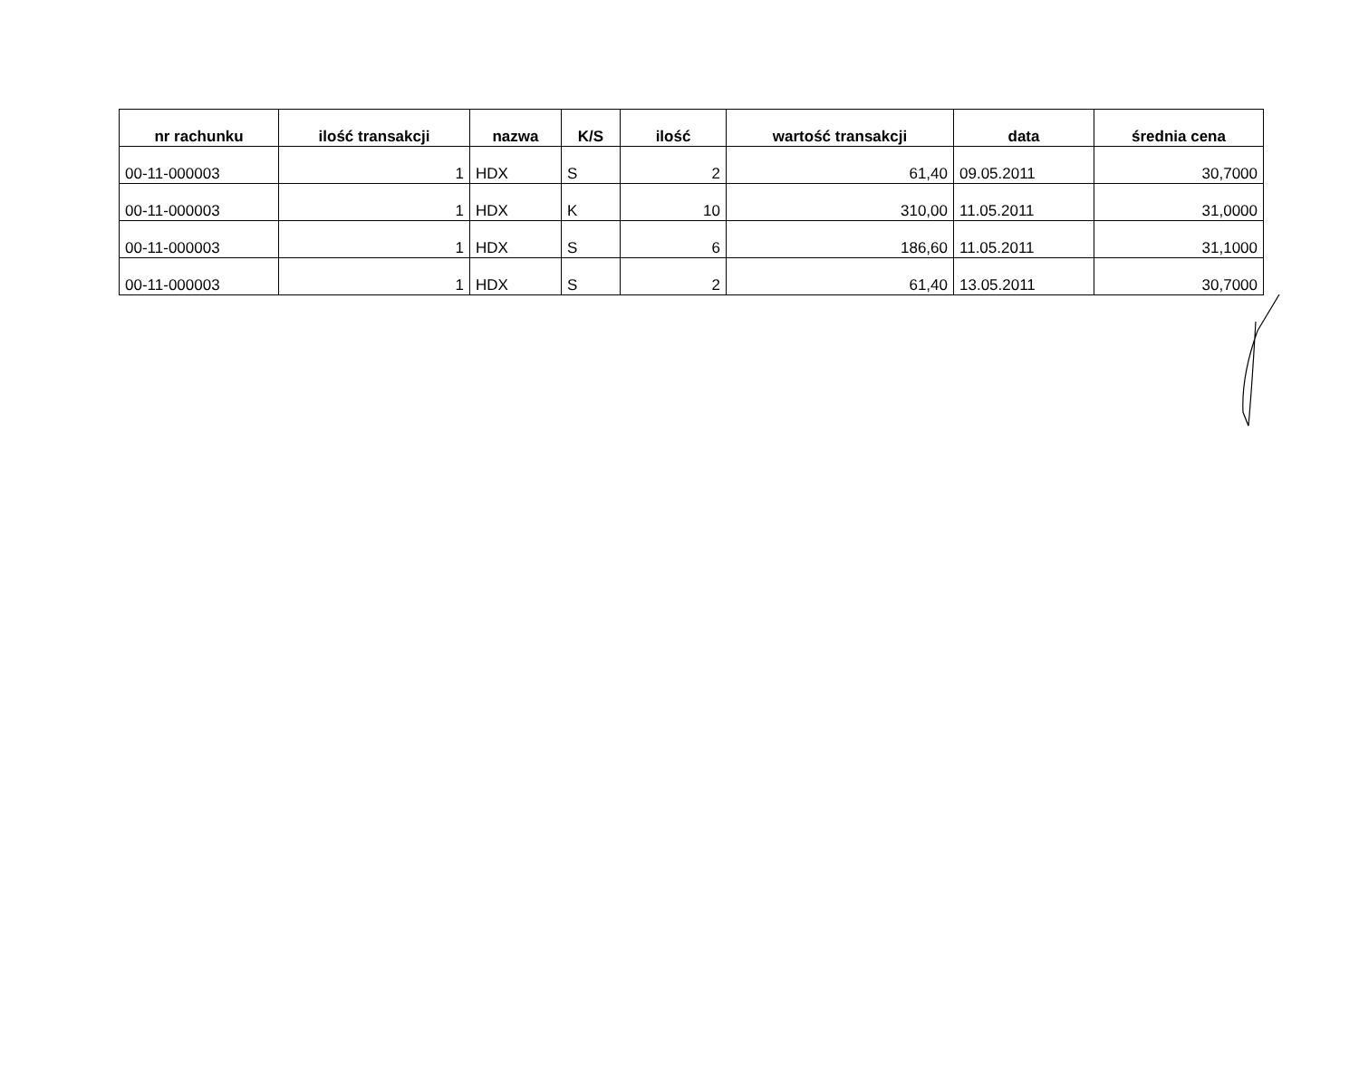| nr rachunku | ilość transakcji | nazwa | K/S | ilość | wartość transakcji | data | średnia cena |
| --- | --- | --- | --- | --- | --- | --- | --- |
| 00-11-000003 | 1 | HDX | S | 2 | 61,40 | 09.05.2011 | 30,7000 |
| 00-11-000003 | 1 | HDX | K | 10 | 310,00 | 11.05.2011 | 31,0000 |
| 00-11-000003 | 1 | HDX | S | 6 | 186,60 | 11.05.2011 | 31,1000 |
| 00-11-000003 | 1 | HDX | S | 2 | 61,40 | 13.05.2011 | 30,7000 |